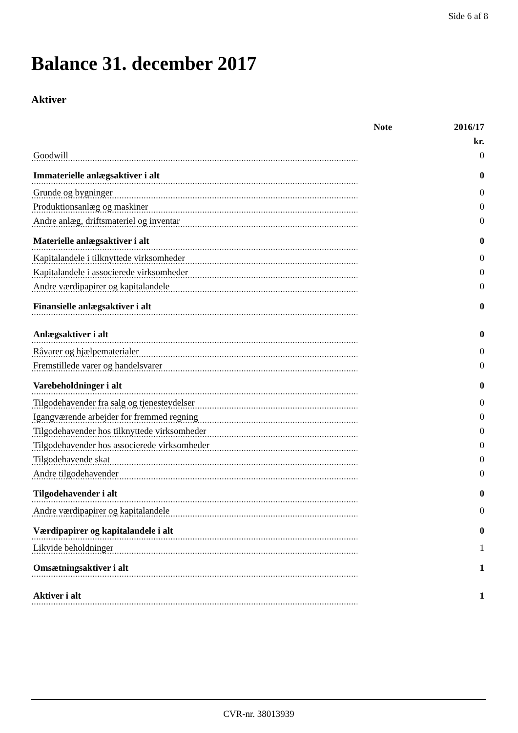Side 6 af 8
Balance 31. december 2017
Aktiver
| | Note | 2016/17 |
| --- | --- | --- |
| | | kr. |
| Goodwill | | 0 |
| Immaterielle anlægsaktiver i alt | | 0 |
| Grunde og bygninger | | 0 |
| Produktionsanlæg og maskiner | | 0 |
| Andre anlæg, driftsmateriel og inventar | | 0 |
| Materielle anlægsaktiver i alt | | 0 |
| Kapitalandele i tilknyttede virksomheder | | 0 |
| Kapitalandele i associerede virksomheder | | 0 |
| Andre værdipapirer og kapitalandele | | 0 |
| Finansielle anlægsaktiver i alt | | 0 |
| Anlægsaktiver i alt | | 0 |
| Råvarer og hjælpematerialer | | 0 |
| Fremstillede varer og handelsvarer | | 0 |
| Varebeholdninger i alt | | 0 |
| Tilgodehavender fra salg og tjenesteydelser | | 0 |
| Igangværende arbejder for fremmed regning | | 0 |
| Tilgodehavender hos tilknyttede virksomheder | | 0 |
| Tilgodehavender hos associerede virksomheder | | 0 |
| Tilgodehavende skat | | 0 |
| Andre tilgodehavender | | 0 |
| Tilgodehavender i alt | | 0 |
| Andre værdipapirer og kapitalandele | | 0 |
| Værdipapirer og kapitalandele i alt | | 0 |
| Likvide beholdninger | | 1 |
| Omsætningsaktiver i alt | | 1 |
| Aktiver i alt | | 1 |
CVR-nr. 38013939